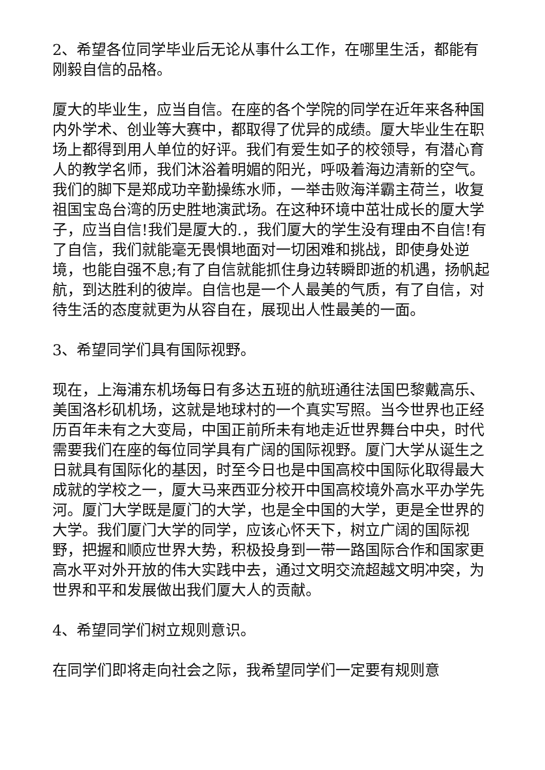2、希望各位同学毕业后无论从事什么工作，在哪里生活，都能有刚毅自信的品格。
厦大的毕业生，应当自信。在座的各个学院的同学在近年来各种国内外学术、创业等大赛中，都取得了优异的成绩。厦大毕业生在职场上都得到用人单位的好评。我们有爱生如子的校领导，有潜心育人的教学名师，我们沐浴着明媚的阳光，呼吸着海边清新的空气。我们的脚下是郑成功辛勤操练水师，一举击败海洋霸主荷兰，收复祖国宝岛台湾的历史胜地演武场。在这种环境中茁壮成长的厦大学子，应当自信!我们是厦大的.，我们厦大的学生没有理由不自信!有了自信，我们就能毫无畏惧地面对一切困难和挑战，即使身处逆境，也能自强不息;有了自信就能抓住身边转瞬即逝的机遇，扬帆起航，到达胜利的彼岸。自信也是一个人最美的气质，有了自信，对待生活的态度就更为从容自在，展现出人性最美的一面。
3、希望同学们具有国际视野。
现在，上海浦东机场每日有多达五班的航班通往法国巴黎戴高乐、美国洛杉矶机场，这就是地球村的一个真实写照。当今世界也正经历百年未有之大变局，中国正前所未有地走近世界舞台中央，时代需要我们在座的每位同学具有广阔的国际视野。厦门大学从诞生之日就具有国际化的基因，时至今日也是中国高校中国际化取得最大成就的学校之一，厦大马来西亚分校开中国高校境外高水平办学先河。厦门大学既是厦门的大学，也是全中国的大学，更是全世界的大学。我们厦门大学的同学，应该心怀天下，树立广阔的国际视野，把握和顺应世界大势，积极投身到一带一路国际合作和国家更高水平对外开放的伟大实践中去，通过文明交流超越文明冲突，为世界和平和发展做出我们厦大人的贡献。
4、希望同学们树立规则意识。
在同学们即将走向社会之际，我希望同学们一定要有规则意